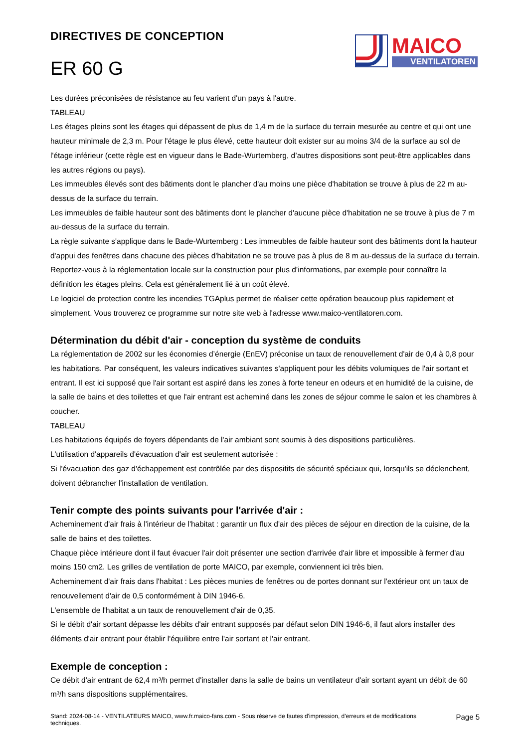DIRECTIVES DE CONCEPTION
ER 60 G
MAICO
VENTILATOREN
Les durées préconisées de résistance au feu varient d'un pays à l'autre.
TABLEAU
Les étages pleins sont les étages qui dépassent de plus de 1,4 m de la surface du terrain mesurée au centre et qui ont une hauteur minimale de 2,3 m. Pour l'étage le plus élevé, cette hauteur doit exister sur au moins 3/4 de la surface au sol de l'étage inférieur (cette règle est en vigueur dans le Bade-Wurtemberg, d’autres dispositions sont peut-être applicables dans les autres régions ou pays).
Les immeubles élevés sont des bâtiments dont le plancher d'au moins une pièce d'habitation se trouve à plus de 22 m au-dessus de la surface du terrain.
Les immeubles de faible hauteur sont des bâtiments dont le plancher d'aucune pièce d'habitation ne se trouve à plus de 7 m au-dessus de la surface du terrain.
La règle suivante s'applique dans le Bade-Wurtemberg : Les immeubles de faible hauteur sont des bâtiments dont la hauteur d'appui des fenêtres dans chacune des pièces d'habitation ne se trouve pas à plus de 8 m au-dessus de la surface du terrain.
Reportez-vous à la réglementation locale sur la construction pour plus d’informations, par exemple pour connaître la définition les étages pleins. Cela est généralement lié à un coût élevé.
Le logiciel de protection contre les incendies TGAplus permet de réaliser cette opération beaucoup plus rapidement et simplement. Vous trouverez ce programme sur notre site web à l'adresse www.maico-ventilatoren.com.
Détermination du débit d'air - conception du système de conduits
La réglementation de 2002 sur les économies d’énergie (EnEV) préconise un taux de renouvellement d'air de 0,4 à 0,8 pour les habitations. Par conséquent, les valeurs indicatives suivantes s'appliquent pour les débits volumiques de l'air sortant et entrant. Il est ici supposé que l'air sortant est aspiré dans les zones à forte teneur en odeurs et en humidité de la cuisine, de la salle de bains et des toilettes et que l'air entrant est acheminé dans les zones de séjour comme le salon et les chambres à coucher.
TABLEAU
Les habitations équipés de foyers dépendants de l'air ambiant sont soumis à des dispositions particulières.
L'utilisation d'appareils d'évacuation d'air est seulement autorisée :
Si l'évacuation des gaz d'échappement est contrôlée par des dispositifs de sécurité spéciaux qui, lorsqu'ils se déclenchent, doivent débrancher l'installation de ventilation.
Tenir compte des points suivants pour l'arrivée d'air :
Acheminement d'air frais à l'intérieur de l'habitat : garantir un flux d'air des pièces de séjour en direction de la cuisine, de la salle de bains et des toilettes.
Chaque pièce intérieure dont il faut évacuer l'air doit présenter une section d'arrivée d'air libre et impossible à fermer d'au moins 150 cm2. Les grilles de ventilation de porte MAICO, par exemple, conviennent ici très bien.
Acheminement d'air frais dans l'habitat : Les pièces munies de fenêtres ou de portes donnant sur l'extérieur ont un taux de renouvellement d'air de 0,5 conformément à DIN 1946-6.
L'ensemble de l'habitat a un taux de renouvellement d'air de 0,35.
Si le débit d'air sortant dépasse les débits d'air entrant supposés par défaut selon DIN 1946-6, il faut alors installer des éléments d'air entrant pour établir l'équilibre entre l'air sortant et l'air entrant.
Exemple de conception :
Ce débit d'air entrant de 62,4 m³/h permet d'installer dans la salle de bains un ventilateur d'air sortant ayant un débit de 60 m³/h sans dispositions supplémentaires.
Stand: 2024-08-14 - VENTILATEURS MAICO, www.fr.maico-fans.com - Sous réserve de fautes d'impression, d'erreurs et de modifications
techniques.
Page 5